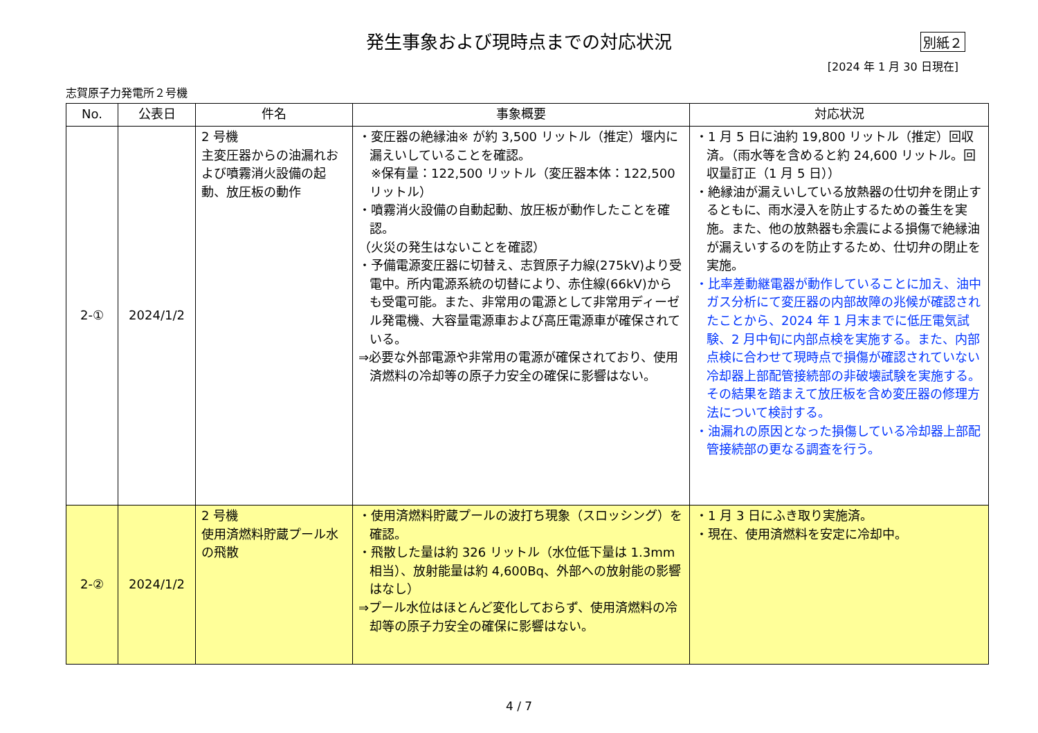発生事象および現時点までの対応状況
別紙２
[2024 年 1 月 30 日現在]
志賀原子力発電所２号機
| No. | 公表日 | 件名 | 事象概要 | 対応状況 |
| --- | --- | --- | --- | --- |
| 2-① | 2024/1/2 | 2 号機 主変圧器からの油漏れおよび噴霧消火設備の起動、放圧板の動作 | ・変圧器の絶縁油※ が約 3,500 リットル（推定）堰内に漏えいしていることを確認。 ※保有量：122,500 リットル（変圧器本体：122,500 リットル） ・噴霧消火設備の自動起動、放圧板が動作したことを確認。 （火災の発生はないことを確認） ・予備電源変圧器に切替え、志賀原子力線(275kV)より受電中。所内電源系統の切替により、赤住線(66kV)からも受電可能。また、非常用の電源として非常用ディーゼル発電機、大容量電源車および高圧電源車が確保されている。 ⇒必要な外部電源や非常用の電源が確保されており、使用済燃料の冷却等の原子力安全の確保に影響はない。 | ・1 月 5 日に油約 19,800 リットル（推定）回収済。（雨水等を含めると約 24,600 リットル。回収量訂正（1 月 5 日）） ・絶縁油が漏えいしている放熱器の仕切弁を閉止するともに、雨水浸入を防止するための養生を実施。また、他の放熱器も余震による損傷で絶縁油が漏えいするのを防止するため、仕切弁の閉止を実施。 ・比率差動継電器が動作していることに加え、油中ガス分析にて変圧器の内部故障の兆候が確認されたことから、2024 年 1 月末までに低圧電気試験、2 月中旬に内部点検を実施する。また、内部点検に合わせて現時点で損傷が確認されていない冷却器上部配管接続部の非破壊試験を実施する。その結果を踏まえて放圧板を含め変圧器の修理方法について検討する。 ・油漏れの原因となった損傷している冷却器上部配管接続部の更なる調査を行う。 |
| 2-② | 2024/1/2 | 2 号機 使用済燃料貯蔵プール水の飛散 | ・使用済燃料貯蔵プールの波打ち現象（スロッシング）を確認。 ・飛散した量は約 326 リットル（水位低下量は 1.3mm 相当）、放射能量は約 4,600Bq、外部への放射能の影響はなし） ⇒プール水位はほとんど変化しておらず、使用済燃料の冷却等の原子力安全の確保に影響はない。 | ・1 月 3 日にふき取り実施済。 ・現在、使用済燃料を安定に冷却中。 |
4 / 7